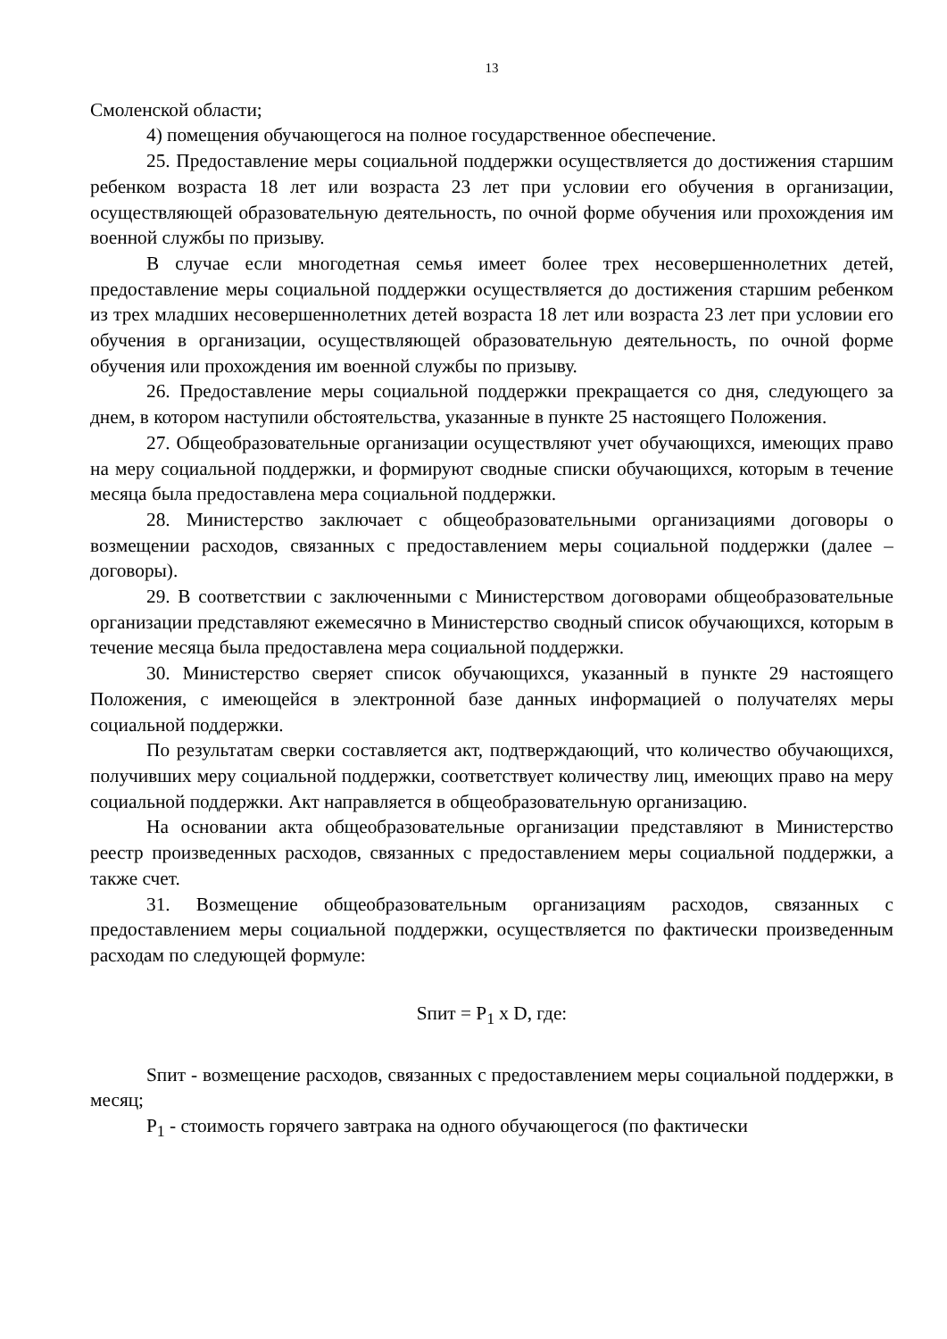13
Смоленской области;
4) помещения обучающегося на полное государственное обеспечение.
25. Предоставление меры социальной поддержки осуществляется до достижения старшим ребенком возраста 18 лет или возраста 23 лет при условии его обучения в организации, осуществляющей образовательную деятельность, по очной форме обучения или прохождения им военной службы по призыву.
В случае если многодетная семья имеет более трех несовершеннолетних детей, предоставление меры социальной поддержки осуществляется до достижения старшим ребенком из трех младших несовершеннолетних детей возраста 18 лет или возраста 23 лет при условии его обучения в организации, осуществляющей образовательную деятельность, по очной форме обучения или прохождения им военной службы по призыву.
26. Предоставление меры социальной поддержки прекращается со дня, следующего за днем, в котором наступили обстоятельства, указанные в пункте 25 настоящего Положения.
27. Общеобразовательные организации осуществляют учет обучающихся, имеющих право на меру социальной поддержки, и формируют сводные списки обучающихся, которым в течение месяца была предоставлена мера социальной поддержки.
28. Министерство заключает с общеобразовательными организациями договоры о возмещении расходов, связанных с предоставлением меры социальной поддержки (далее – договоры).
29. В соответствии с заключенными с Министерством договорами общеобразовательные организации представляют ежемесячно в Министерство сводный список обучающихся, которым в течение месяца была предоставлена мера социальной поддержки.
30. Министерство сверяет список обучающихся, указанный в пункте 29 настоящего Положения, с имеющейся в электронной базе данных информацией о получателях меры социальной поддержки.
По результатам сверки составляется акт, подтверждающий, что количество обучающихся, получивших меру социальной поддержки, соответствует количеству лиц, имеющих право на меру социальной поддержки. Акт направляется в общеобразовательную организацию.
На основании акта общеобразовательные организации представляют в Министерство реестр произведенных расходов, связанных с предоставлением меры социальной поддержки, а также счет.
31. Возмещение общеобразовательным организациям расходов, связанных с предоставлением меры социальной поддержки, осуществляется по фактически произведенным расходам по следующей формуле:
Sпит = P<sub>1</sub> x D, где:
Sпит - возмещение расходов, связанных с предоставлением меры социальной поддержки, в месяц;
P<sub>1</sub> - стоимость горячего завтрака на одного обучающегося (по фактически